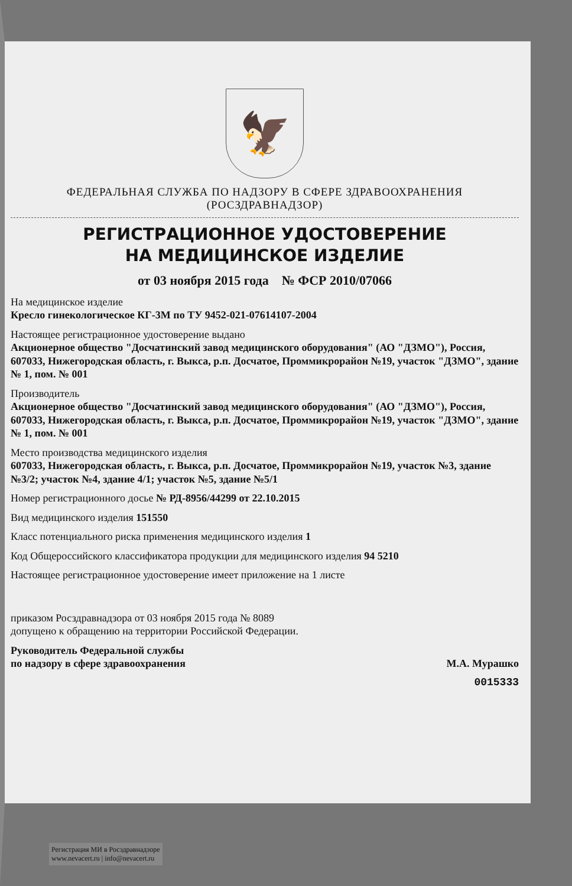🦅
ФЕДЕРАЛЬНАЯ СЛУЖБА ПО НАДЗОРУ В СФЕРЕ ЗДРАВООХРАНЕНИЯ
(РОСЗДРАВНАДЗОР)
РЕГИСТРАЦИОННОЕ УДОСТОВЕРЕНИЕ
НА МЕДИЦИНСКОЕ ИЗДЕЛИЕ
от 03 ноября 2015 года № ФСР 2010/07066
На медицинское изделие
Кресло гинекологическое КГ-3М по ТУ 9452-021-07614107-2004
Настоящее регистрационное удостоверение выдано
Акционерное общество "Досчатинский завод медицинского оборудования" (АО "ДЗМО"), Россия,
607033, Нижегородская область, г. Выкса, р.п. Досчатое, Проммикрорайон №19, участок "ДЗМО", здание № 1, пом. № 001
Производитель
Акционерное общество "Досчатинский завод медицинского оборудования" (АО "ДЗМО"), Россия,
607033, Нижегородская область, г. Выкса, р.п. Досчатое, Проммикрорайон №19, участок "ДЗМО", здание № 1, пом. № 001
Место производства медицинского изделия
607033, Нижегородская область, г. Выкса, р.п. Досчатое, Проммикрорайон №19, участок №3, здание №3/2; участок №4, здание 4/1; участок №5, здание №5/1
Номер регистрационного досье № РД-8956/44299 от 22.10.2015
Вид медицинского изделия 151550
Класс потенциального риска применения медицинского изделия 1
Код Общероссийского классификатора продукции для медицинского изделия 94 5210
Настоящее регистрационное удостоверение имеет приложение на 1 листе
приказом Росздравнадзора от 03 ноября 2015 года № 8089
допущено к обращению на территории Российской Федерации.
Руководитель Федеральной службы
по надзору в сфере здравоохранения
М.А. Мурашко
0015333
Регистрация МИ в Росздравнадзоре
www.nevacert.ru | info@nevacert.ru